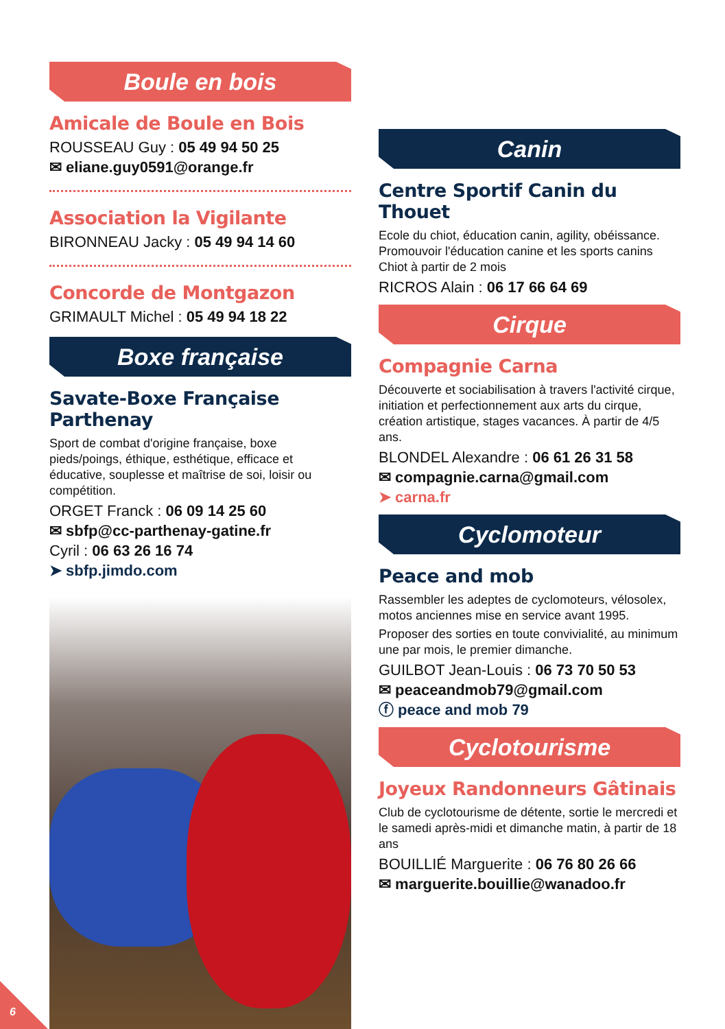Boule en bois
Amicale de Boule en Bois
ROUSSEAU Guy : 05 49 94 50 25
✉ eliane.guy0591@orange.fr
Association la Vigilante
BIRONNEAU Jacky : 05 49 94 14 60
Concorde de Montgazon
GRIMAULT Michel : 05 49 94 18 22
Boxe française
Savate-Boxe Française Parthenay
Sport de combat d'origine française, boxe pieds/poings, éthique, esthétique, efficace et éducative, souplesse et maîtrise de soi, loisir ou compétition.
ORGET Franck : 06 09 14 25 60
✉ sbfp@cc-parthenay-gatine.fr
Cyril : 06 63 26 16 74
➤ sbfp.jimdo.com
Canin
Centre Sportif Canin du Thouet
Ecole du chiot, éducation canin, agility, obéissance. Promouvoir l'éducation canine et les sports canins Chiot à partir de 2 mois
RICROS Alain : 06 17 66 64 69
Cirque
Compagnie Carna
Découverte et sociabilisation à travers l'activité cirque, initiation et perfectionnement aux arts du cirque, création artistique, stages vacances. À partir de 4/5 ans.
BLONDEL Alexandre : 06 61 26 31 58
✉ compagnie.carna@gmail.com
➤ carna.fr
Cyclomoteur
Peace and mob
Rassembler les adeptes de cyclomoteurs, vélosolex, motos anciennes mise en service avant 1995.
Proposer des sorties en toute convivialité, au minimum une par mois, le premier dimanche.
GUILBOT Jean-Louis : 06 73 70 50 53
✉ peaceandmob79@gmail.com
ⓕ peace and mob 79
Cyclotourisme
Joyeux Randonneurs Gâtinais
Club de cyclotourisme de détente, sortie le mercredi et le samedi après-midi et dimanche matin, à partir de 18 ans
BOUILLIÉ Marguerite : 06 76 80 26 66
✉ marguerite.bouillie@wanadoo.fr
6